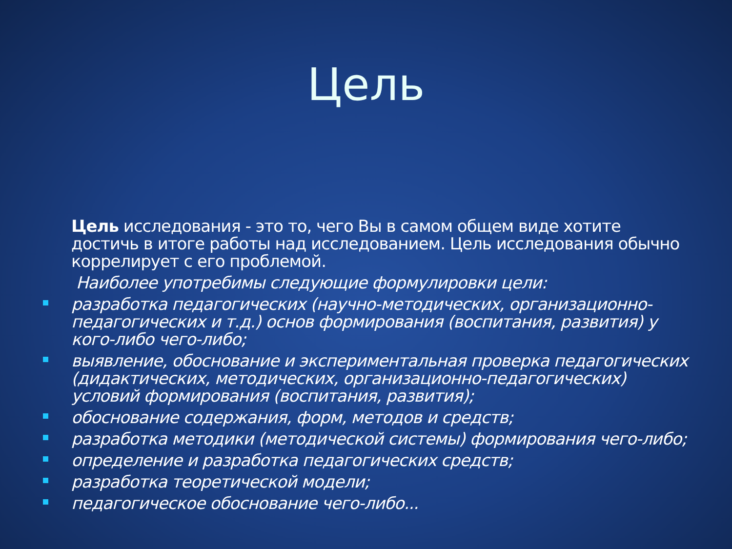Цель
Цель исследования - это то, чего Вы в самом общем виде хотите достичь в итоге работы над исследованием. Цель исследования обычно коррелирует с его проблемой.
Наиболее употребимы следующие формулировки цели:
разработка педагогических (научно-методических, организационно-педагогических и т.д.) основ формирования (воспитания, развития) у кого-либо чего-либо;
выявление, обоснование и экспериментальная проверка педагогических (дидактических, методических, организационно-педагогических) условий формирования (воспитания, развития);
обоснование содержания, форм, методов и средств;
разработка методики (методической системы) формирования чего-либо;
определение и разработка педагогических средств;
разработка теоретической модели;
педагогическое обоснование чего-либо...